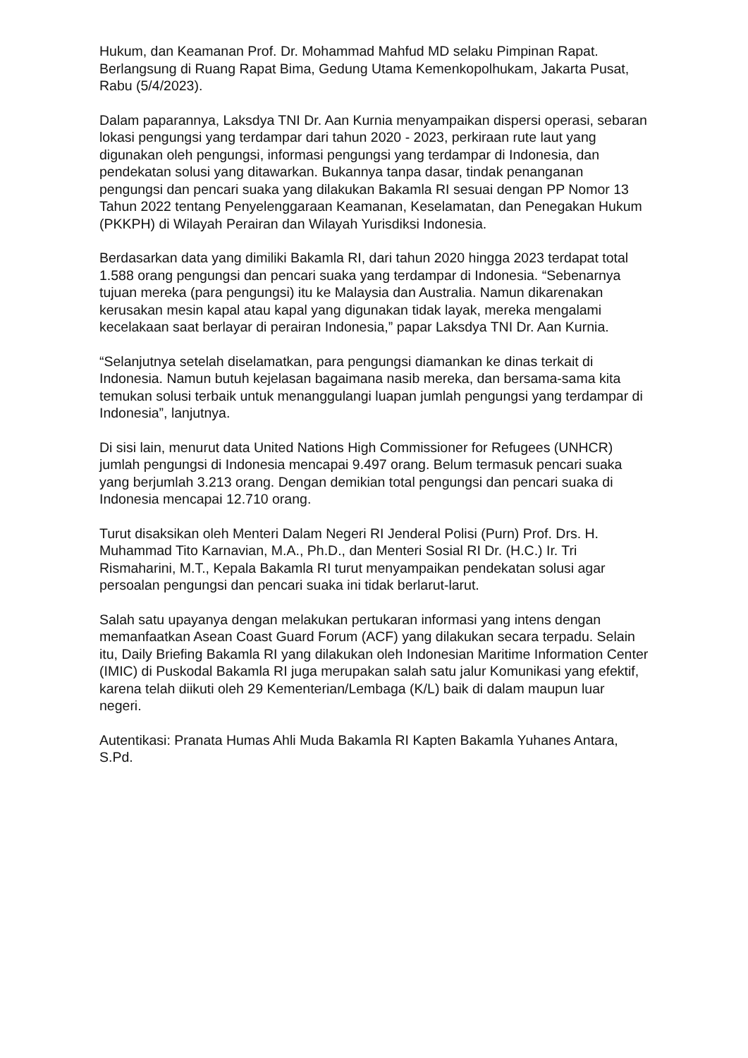Hukum, dan Keamanan Prof. Dr. Mohammad Mahfud MD selaku Pimpinan Rapat. Berlangsung di Ruang Rapat Bima, Gedung Utama Kemenkopolhukam, Jakarta Pusat, Rabu (5/4/2023).
Dalam paparannya, Laksdya TNI Dr. Aan Kurnia menyampaikan dispersi operasi, sebaran lokasi pengungsi yang terdampar dari tahun 2020 - 2023, perkiraan rute laut yang digunakan oleh pengungsi, informasi pengungsi yang terdampar di Indonesia, dan pendekatan solusi yang ditawarkan. Bukannya tanpa dasar, tindak penanganan pengungsi dan pencari suaka yang dilakukan Bakamla RI sesuai dengan PP Nomor 13 Tahun 2022 tentang Penyelenggaraan Keamanan, Keselamatan, dan Penegakan Hukum (PKKPH) di Wilayah Perairan dan Wilayah Yurisdiksi Indonesia.
Berdasarkan data yang dimiliki Bakamla RI, dari tahun 2020 hingga 2023 terdapat total 1.588 orang pengungsi dan pencari suaka yang terdampar di Indonesia. “Sebenarnya tujuan mereka (para pengungsi) itu ke Malaysia dan Australia. Namun dikarenakan kerusakan mesin kapal atau kapal yang digunakan tidak layak, mereka mengalami kecelakaan saat berlayar di perairan Indonesia,” papar Laksdya TNI Dr. Aan Kurnia.
“Selanjutnya setelah diselamatkan, para pengungsi diamankan ke dinas terkait di Indonesia. Namun butuh kejelasan bagaimana nasib mereka, dan bersama-sama kita temukan solusi terbaik untuk menanggulangi luapan jumlah pengungsi yang terdampar di Indonesia”, lanjutnya.
Di sisi lain, menurut data United Nations High Commissioner for Refugees (UNHCR) jumlah pengungsi di Indonesia mencapai 9.497 orang. Belum termasuk pencari suaka yang berjumlah 3.213 orang. Dengan demikian total pengungsi dan pencari suaka di Indonesia mencapai 12.710 orang.
Turut disaksikan oleh Menteri Dalam Negeri RI Jenderal Polisi (Purn) Prof. Drs. H. Muhammad Tito Karnavian, M.A., Ph.D., dan Menteri Sosial RI Dr. (H.C.) Ir. Tri Rismaharini, M.T., Kepala Bakamla RI turut menyampaikan pendekatan solusi agar persoalan pengungsi dan pencari suaka ini tidak berlarut-larut.
Salah satu upayanya dengan melakukan pertukaran informasi yang intens dengan memanfaatkan Asean Coast Guard Forum (ACF) yang dilakukan secara terpadu. Selain itu, Daily Briefing Bakamla RI yang dilakukan oleh Indonesian Maritime Information Center (IMIC) di Puskodal Bakamla RI juga merupakan salah satu jalur Komunikasi yang efektif, karena telah diikuti oleh 29 Kementerian/Lembaga (K/L) baik di dalam maupun luar negeri.
Autentikasi: Pranata Humas Ahli Muda Bakamla RI Kapten Bakamla Yuhanes Antara, S.Pd.